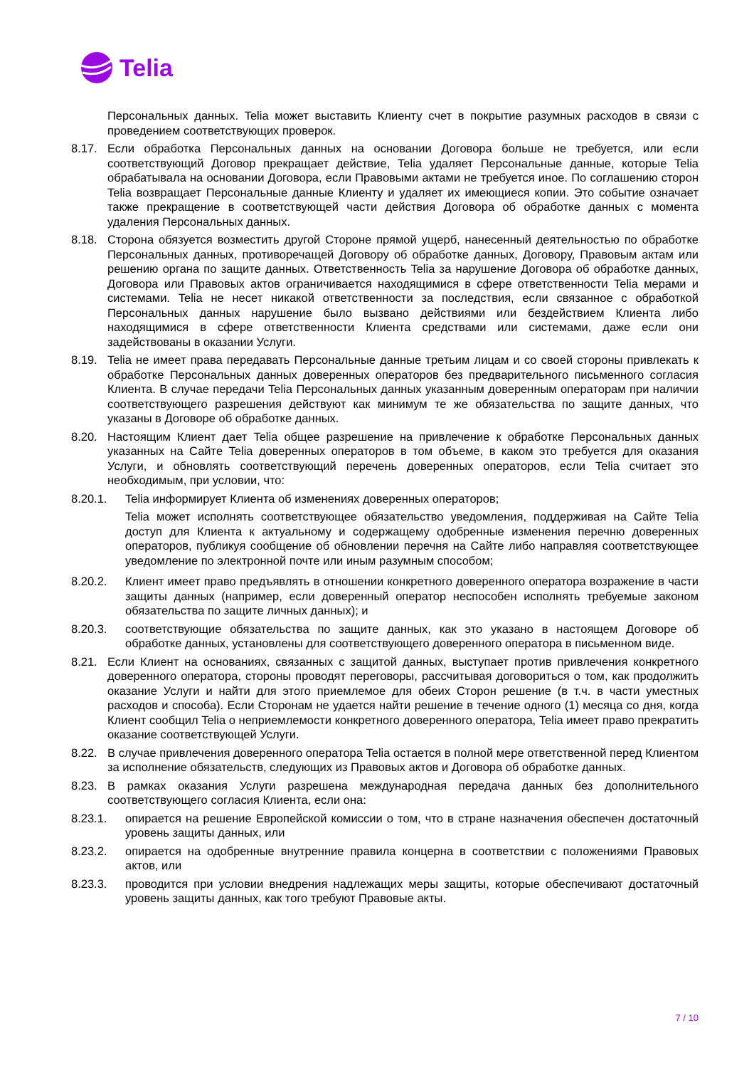Telia
Персональных данных. Telia может выставить Клиенту счет в покрытие разумных расходов в связи с проведением соответствующих проверок.
8.17. Если обработка Персональных данных на основании Договора больше не требуется, или если соответствующий Договор прекращает действие, Telia удаляет Персональные данные, которые Telia обрабатывала на основании Договора, если Правовыми актами не требуется иное. По соглашению сторон Telia возвращает Персональные данные Клиенту и удаляет их имеющиеся копии. Это событие означает также прекращение в соответствующей части действия Договора об обработке данных с момента удаления Персональных данных.
8.18. Сторона обязуется возместить другой Стороне прямой ущерб, нанесенный деятельностью по обработке Персональных данных, противоречащей Договору об обработке данных, Договору, Правовым актам или решению органа по защите данных. Ответственность Telia за нарушение Договора об обработке данных, Договора или Правовых актов ограничивается находящимися в сфере ответственности Telia мерами и системами. Telia не несет никакой ответственности за последствия, если связанное с обработкой Персональных данных нарушение было вызвано действиями или бездействием Клиента либо находящимися в сфере ответственности Клиента средствами или системами, даже если они задействованы в оказании Услуги.
8.19. Telia не имеет права передавать Персональные данные третьим лицам и со своей стороны привлекать к обработке Персональных данных доверенных операторов без предварительного письменного согласия Клиента. В случае передачи Telia Персональных данных указанным доверенным операторам при наличии соответствующего разрешения действуют как минимум те же обязательства по защите данных, что указаны в Договоре об обработке данных.
8.20. Настоящим Клиент дает Telia общее разрешение на привлечение к обработке Персональных данных указанных на Сайте Telia доверенных операторов в том объеме, в каком это требуется для оказания Услуги, и обновлять соответствующий перечень доверенных операторов, если Telia считает это необходимым, при условии, что:
8.20.1. Telia информирует Клиента об изменениях доверенных операторов;
Telia может исполнять соответствующее обязательство уведомления, поддерживая на Сайте Telia доступ для Клиента к актуальному и содержащему одобренные изменения перечню доверенных операторов, публикуя сообщение об обновлении перечня на Сайте либо направляя соответствующее уведомление по электронной почте или иным разумным способом;
8.20.2. Клиент имеет право предъявлять в отношении конкретного доверенного оператора возражение в части защиты данных (например, если доверенный оператор неспособен исполнять требуемые законом обязательства по защите личных данных); и
8.20.3. соответствующие обязательства по защите данных, как это указано в настоящем Договоре об обработке данных, установлены для соответствующего доверенного оператора в письменном виде.
8.21. Если Клиент на основаниях, связанных с защитой данных, выступает против привлечения конкретного доверенного оператора, стороны проводят переговоры, рассчитывая договориться о том, как продолжить оказание Услуги и найти для этого приемлемое для обеих Сторон решение (в т.ч. в части уместных расходов и способа). Если Сторонам не удается найти решение в течение одного (1) месяца со дня, когда Клиент сообщил Telia о неприемлемости конкретного доверенного оператора, Telia имеет право прекратить оказание соответствующей Услуги.
8.22. В случае привлечения доверенного оператора Telia остается в полной мере ответственной перед Клиентом за исполнение обязательств, следующих из Правовых актов и Договора об обработке данных.
8.23. В рамках оказания Услуги разрешена международная передача данных без дополнительного соответствующего согласия Клиента, если она:
8.23.1. опирается на решение Европейской комиссии о том, что в стране назначения обеспечен достаточный уровень защиты данных, или
8.23.2. опирается на одобренные внутренние правила концерна в соответствии с положениями Правовых актов, или
8.23.3. проводится при условии внедрения надлежащих меры защиты, которые обеспечивают достаточный уровень защиты данных, как того требуют Правовые акты.
7 / 10